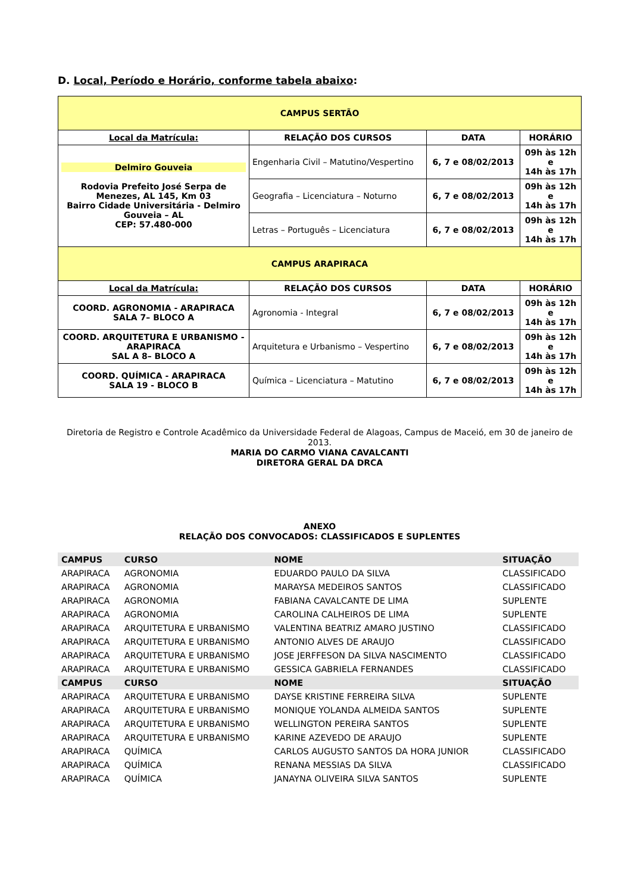D. Local, Período e Horário, conforme tabela abaixo:
| CAMPUS SERTÃO | | | |
| Local da Matrícula: | RELAÇÃO DOS CURSOS | DATA | HORÁRIO |
| Delmiro Gouveia Rodovia Prefeito José Serpa de Menezes, AL 145, Km 03 Bairro Cidade Universitária - Delmiro Gouveia – AL CEP: 57.480-000 | Engenharia Civil – Matutino/Vespertino | 6, 7 e 08/02/2013 | 09h às 12h e 14h às 17h |
| | Geografia – Licenciatura – Noturno | 6, 7 e 08/02/2013 | 09h às 12h e 14h às 17h |
| | Letras – Português – Licenciatura | 6, 7 e 08/02/2013 | 09h às 12h e 14h às 17h |
| CAMPUS ARAPIRACA | | | |
| Local da Matrícula: | RELAÇÃO DOS CURSOS | DATA | HORÁRIO |
| COORD. AGRONOMIA - ARAPIRACA SALA 7– BLOCO A | Agronomia - Integral | 6, 7 e 08/02/2013 | 09h às 12h e 14h às 17h |
| COORD. ARQUITETURA E URBANISMO - ARAPIRACA SAL A 8– BLOCO A | Arquitetura e Urbanismo – Vespertino | 6, 7 e 08/02/2013 | 09h às 12h e 14h às 17h |
| COORD. QUÍMICA - ARAPIRACA SALA 19 - BLOCO B | Química – Licenciatura – Matutino | 6, 7 e 08/02/2013 | 09h às 12h e 14h às 17h |
Diretoria de Registro e Controle Acadêmico da Universidade Federal de Alagoas, Campus de Maceió, em 30 de janeiro de 2013.
MARIA DO CARMO VIANA CAVALCANTI
DIRETORA GERAL DA DRCA
ANEXO
RELAÇÃO DOS CONVOCADOS: CLASSIFICADOS E SUPLENTES
| CAMPUS | CURSO | NOME | SITUAÇÃO |
| ARAPIRACA | AGRONOMIA | EDUARDO PAULO DA SILVA | CLASSIFICADO |
| ARAPIRACA | AGRONOMIA | MARAYSA MEDEIROS SANTOS | CLASSIFICADO |
| ARAPIRACA | AGRONOMIA | FABIANA CAVALCANTE DE LIMA | SUPLENTE |
| ARAPIRACA | AGRONOMIA | CAROLINA CALHEIROS DE LIMA | SUPLENTE |
| ARAPIRACA | ARQUITETURA E URBANISMO | VALENTINA BEATRIZ AMARO JUSTINO | CLASSIFICADO |
| ARAPIRACA | ARQUITETURA E URBANISMO | ANTONIO ALVES DE ARAUJO | CLASSIFICADO |
| ARAPIRACA | ARQUITETURA E URBANISMO | JOSE JERFFESON DA SILVA NASCIMENTO | CLASSIFICADO |
| ARAPIRACA | ARQUITETURA E URBANISMO | GESSICA GABRIELA FERNANDES | CLASSIFICADO |
| CAMPUS | CURSO | NOME | SITUAÇÃO |
| ARAPIRACA | ARQUITETURA E URBANISMO | DAYSE KRISTINE FERREIRA SILVA | SUPLENTE |
| ARAPIRACA | ARQUITETURA E URBANISMO | MONIQUE YOLANDA ALMEIDA SANTOS | SUPLENTE |
| ARAPIRACA | ARQUITETURA E URBANISMO | WELLINGTON PEREIRA SANTOS | SUPLENTE |
| ARAPIRACA | ARQUITETURA E URBANISMO | KARINE AZEVEDO DE ARAUJO | SUPLENTE |
| ARAPIRACA | QUÍMICA | CARLOS AUGUSTO SANTOS DA HORA JUNIOR | CLASSIFICADO |
| ARAPIRACA | QUÍMICA | RENANA MESSIAS DA SILVA | CLASSIFICADO |
| ARAPIRACA | QUÍMICA | JANAYNA OLIVEIRA SILVA SANTOS | SUPLENTE |